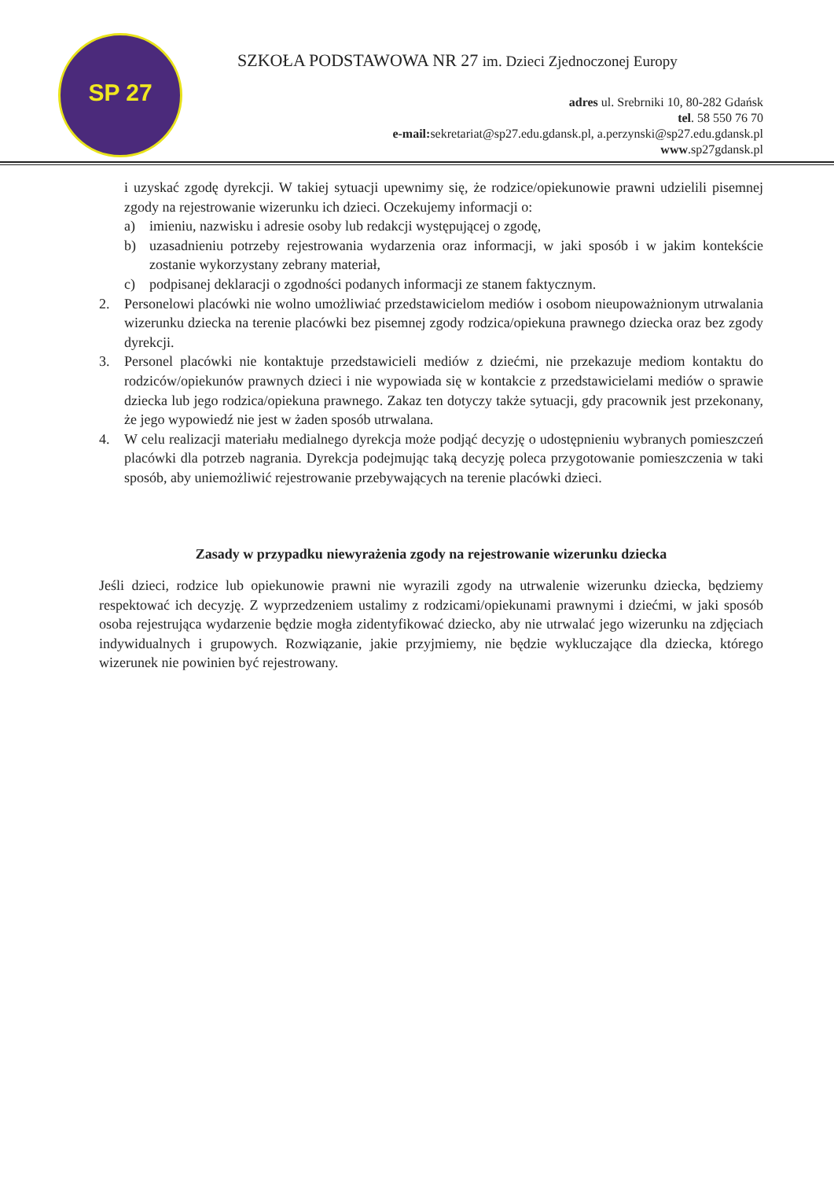SP 27
SZKOŁA PODSTAWOWA NR 27 im. Dzieci Zjednoczonej Europy
adres ul. Srebrniki 10, 80-282 Gdańsk
tel. 58 550 76 70
e-mail: sekretariat@sp27.edu.gdansk.pl, a.perzynski@sp27.edu.gdansk.pl
www.sp27gdansk.pl
i uzyskać zgodę dyrekcji. W takiej sytuacji upewnimy się, że rodzice/opiekunowie prawni udzielili pisemnej zgody na rejestrowanie wizerunku ich dzieci. Oczekujemy informacji o:
a) imieniu, nazwisku i adresie osoby lub redakcji występującej o zgodę,
b) uzasadnieniu potrzeby rejestrowania wydarzenia oraz informacji, w jaki sposób i w jakim kontekście zostanie wykorzystany zebrany materiał,
c) podpisanej deklaracji o zgodności podanych informacji ze stanem faktycznym.
2. Personelowi placówki nie wolno umożliwiać przedstawicielom mediów i osobom nieupoważnionym utrwalania wizerunku dziecka na terenie placówki bez pisemnej zgody rodzica/opiekuna prawnego dziecka oraz bez zgody dyrekcji.
3. Personel placówki nie kontaktuje przedstawicieli mediów z dziećmi, nie przekazuje mediom kontaktu do rodziców/opiekunów prawnych dzieci i nie wypowiada się w kontakcie z przedstawicielami mediów o sprawie dziecka lub jego rodzica/opiekuna prawnego. Zakaz ten dotyczy także sytuacji, gdy pracownik jest przekonany, że jego wypowiedź nie jest w żaden sposób utrwalana.
4. W celu realizacji materiału medialnego dyrekcja może podjąć decyzję o udostępnieniu wybranych pomieszczeń placówki dla potrzeb nagrania. Dyrekcja podejmując taką decyzję poleca przygotowanie pomieszczenia w taki sposób, aby uniemożliwić rejestrowanie przebywających na terenie placówki dzieci.
Zasady w przypadku niewyrażenia zgody na rejestrowanie wizerunku dziecka
Jeśli dzieci, rodzice lub opiekunowie prawni nie wyrazili zgody na utrwalenie wizerunku dziecka, będziemy respektować ich decyzję. Z wyprzedzeniem ustalimy z rodzicami/opiekunami prawnymi i dziećmi, w jaki sposób osoba rejestrująca wydarzenie będzie mogła zidentyfikować dziecko, aby nie utrwalać jego wizerunku na zdjęciach indywidualnych i grupowych. Rozwiązanie, jakie przyjmiemy, nie będzie wykluczające dla dziecka, którego wizerunek nie powinien być rejestrowany.